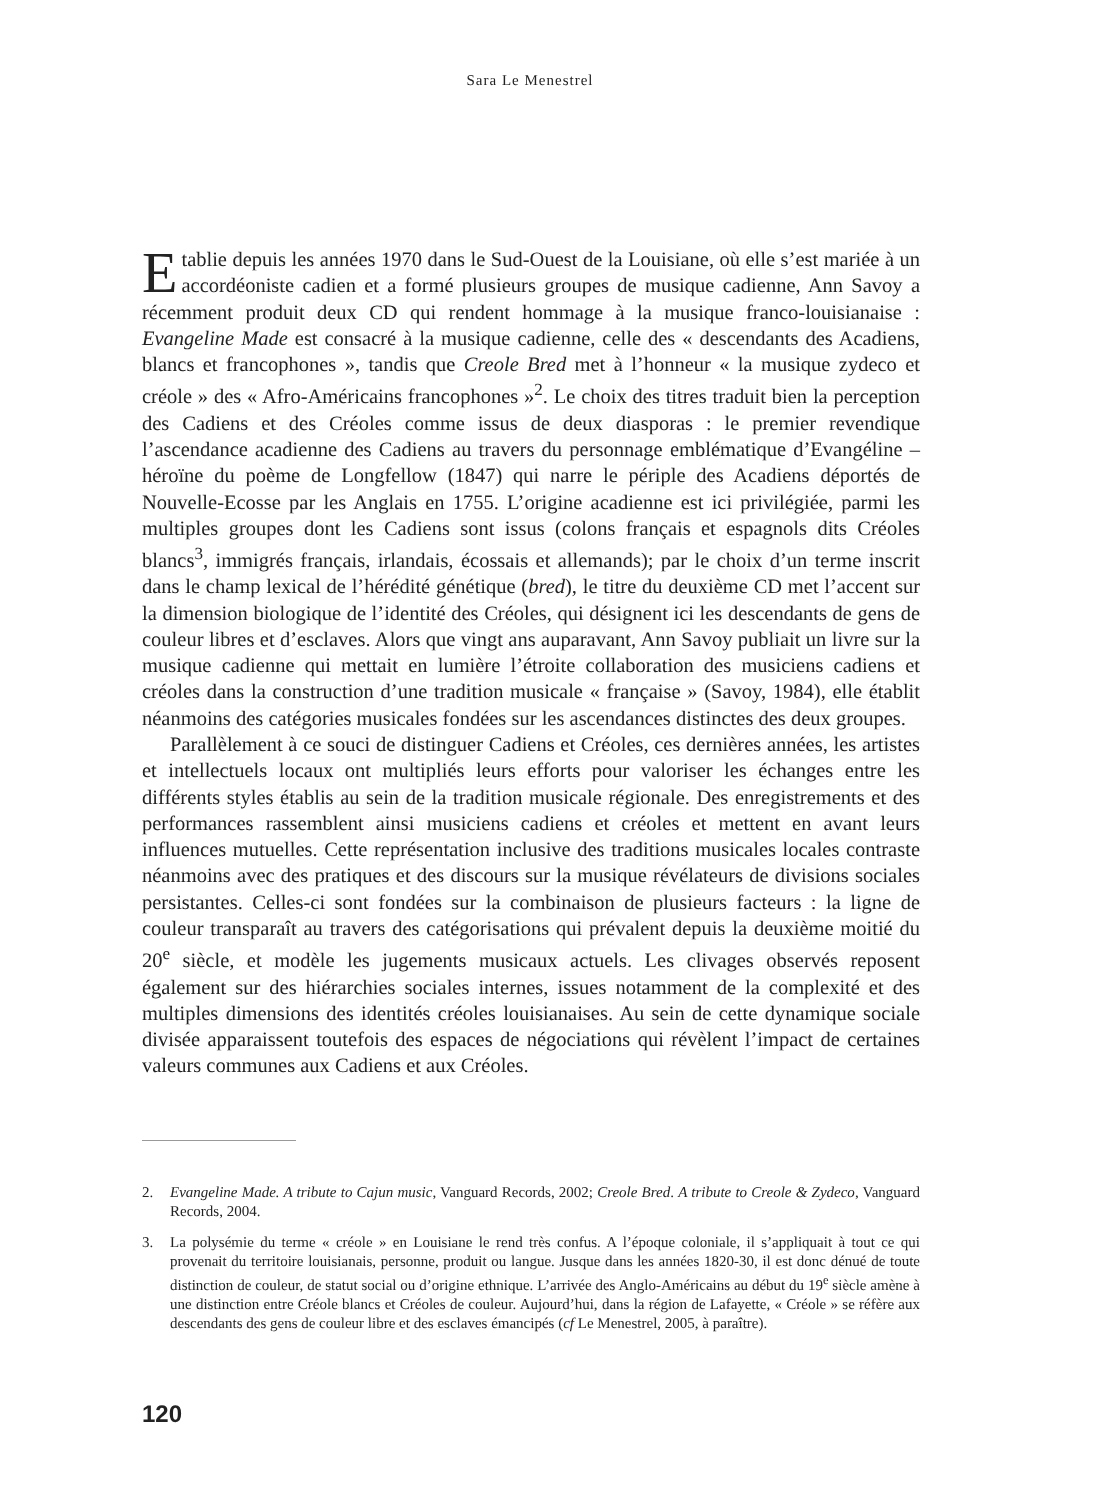Sara Le Menestrel
Etablie depuis les années 1970 dans le Sud-Ouest de la Louisiane, où elle s’est mariée à un accordéoniste cadien et a formé plusieurs groupes de musique cadienne, Ann Savoy a récemment produit deux CD qui rendent hommage à la musique franco-louisianaise : Evangeline Made est consacré à la musique cadienne, celle des « descendants des Acadiens, blancs et francophones », tandis que Creole Bred met à l’honneur « la musique zydeco et créole » des « Afro-Américains francophones »<sup>2</sup>. Le choix des titres traduit bien la perception des Cadiens et des Créoles comme issus de deux diasporas : le premier revendique l’ascendance acadienne des Cadiens au travers du personnage emblématique d’Evangéline – héroïne du poème de Longfellow (1847) qui narre le périple des Acadiens déportés de Nouvelle-Ecosse par les Anglais en 1755. L’origine acadienne est ici privilégiée, parmi les multiples groupes dont les Cadiens sont issus (colons français et espagnols dits Créoles blancs<sup>3</sup>, immigrés français, irlandais, écossais et allemands); par le choix d’un terme inscrit dans le champ lexical de l’hérédité génétique (bred), le titre du deuxième CD met l’accent sur la dimension biologique de l’identité des Créoles, qui désignent ici les descendants de gens de couleur libres et d’esclaves. Alors que vingt ans auparavant, Ann Savoy publiait un livre sur la musique cadienne qui mettait en lumière l’étroite collaboration des musiciens cadiens et créoles dans la construction d’une tradition musicale « française » (Savoy, 1984), elle établit néanmoins des catégories musicales fondées sur les ascendances distinctes des deux groupes.
Parallèlement à ce souci de distinguer Cadiens et Créoles, ces dernières années, les artistes et intellectuels locaux ont multipliés leurs efforts pour valoriser les échanges entre les différents styles établis au sein de la tradition musicale régionale. Des enregistrements et des performances rassemblent ainsi musiciens cadiens et créoles et mettent en avant leurs influences mutuelles. Cette représentation inclusive des traditions musicales locales contraste néanmoins avec des pratiques et des discours sur la musique révélateurs de divisions sociales persistantes. Celles-ci sont fondées sur la combinaison de plusieurs facteurs : la ligne de couleur transparaît au travers des catégorisations qui prévalent depuis la deuxième moitié du 20<sup>e</sup> siècle, et modèle les jugements musicaux actuels. Les clivages observés reposent également sur des hiérarchies sociales internes, issues notamment de la complexité et des multiples dimensions des identités créoles louisianaises. Au sein de cette dynamique sociale divisée apparaissent toutefois des espaces de négociations qui révèlent l’impact de certaines valeurs communes aux Cadiens et aux Créoles.
2. Evangeline Made. A tribute to Cajun music, Vanguard Records, 2002; Creole Bred. A tribute to Creole & Zydeco, Vanguard Records, 2004.
3. La polysémie du terme « créole » en Louisiane le rend très confus. A l’époque coloniale, il s’appliquait à tout ce qui provenait du territoire louisianais, personne, produit ou langue. Jusque dans les années 1820-30, il est donc dénué de toute distinction de couleur, de statut social ou d’origine ethnique. L’arrivée des Anglo-Américains au début du 19<sup>e</sup> siècle amène à une distinction entre Créole blancs et Créoles de couleur. Aujourd’hui, dans la région de Lafayette, « Créole » se réfère aux descendants des gens de couleur libre et des esclaves émancipés (cf Le Menestrel, 2005, à paraître).
120